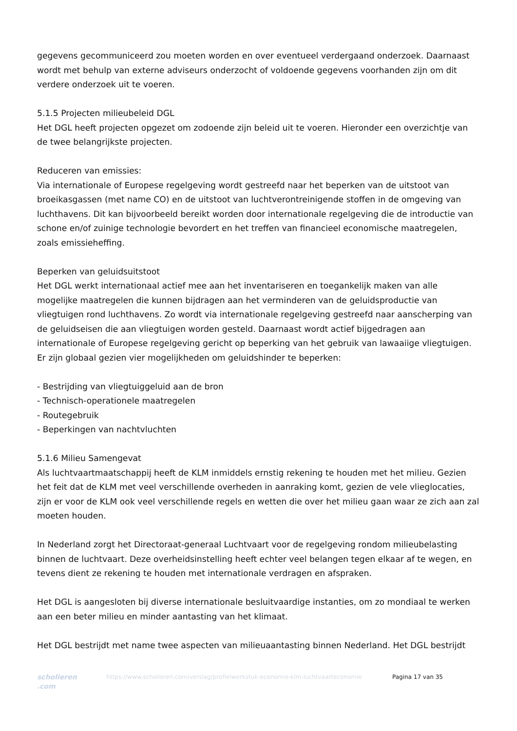gegevens gecommuniceerd zou moeten worden en over eventueel verdergaand onderzoek. Daarnaast wordt met behulp van externe adviseurs onderzocht of voldoende gegevens voorhanden zijn om dit verdere onderzoek uit te voeren.
5.1.5 Projecten milieubeleid DGL
Het DGL heeft projecten opgezet om zodoende zijn beleid uit te voeren. Hieronder een overzichtje van de twee belangrijkste projecten.
Reduceren van emissies:
Via internationale of Europese regelgeving wordt gestreefd naar het beperken van de uitstoot van broeikasgassen (met name CO) en de uitstoot van luchtverontreinigende stoffen in de omgeving van luchthavens. Dit kan bijvoorbeeld bereikt worden door internationale regelgeving die de introductie van schone en/of zuinige technologie bevordert en het treffen van financieel economische maatregelen, zoals emissieheffing.
Beperken van geluidsuitstoot
Het DGL werkt internationaal actief mee aan het inventariseren en toegankelijk maken van alle mogelijke maatregelen die kunnen bijdragen aan het verminderen van de geluidsproductie van vliegtuigen rond luchthavens. Zo wordt via internationale regelgeving gestreefd naar aanscherping van de geluidseisen die aan vliegtuigen worden gesteld. Daarnaast wordt actief bijgedragen aan internationale of Europese regelgeving gericht op beperking van het gebruik van lawaaiige vliegtuigen. Er zijn globaal gezien vier mogelijkheden om geluidshinder te beperken:
- Bestrijding van vliegtuiggeluid aan de bron
- Technisch-operationele maatregelen
- Routegebruik
- Beperkingen van nachtvluchten
5.1.6 Milieu Samengevat
Als luchtvaartmaatschappij heeft de KLM inmiddels ernstig rekening te houden met het milieu. Gezien het feit dat de KLM met veel verschillende overheden in aanraking komt, gezien de vele vlieglocaties, zijn er voor de KLM ook veel verschillende regels en wetten die over het milieu gaan waar ze zich aan zal moeten houden.
In Nederland zorgt het Directoraat-generaal Luchtvaart voor de regelgeving rondom milieubelasting binnen de luchtvaart. Deze overheidsinstelling heeft echter veel belangen tegen elkaar af te wegen, en tevens dient ze rekening te houden met internationale verdragen en afspraken.
Het DGL is aangesloten bij diverse internationale besluitvaardige instanties, om zo mondiaal te werken aan een beter milieu en minder aantasting van het klimaat.
Het DGL bestrijdt met name twee aspecten van milieuaantasting binnen Nederland. Het DGL bestrijdt
scholieren
.com
https://www.scholieren.com/verslag/profielwerkstuk-economie-klm-luchtvaarteconomie
Pagina 17 van 35